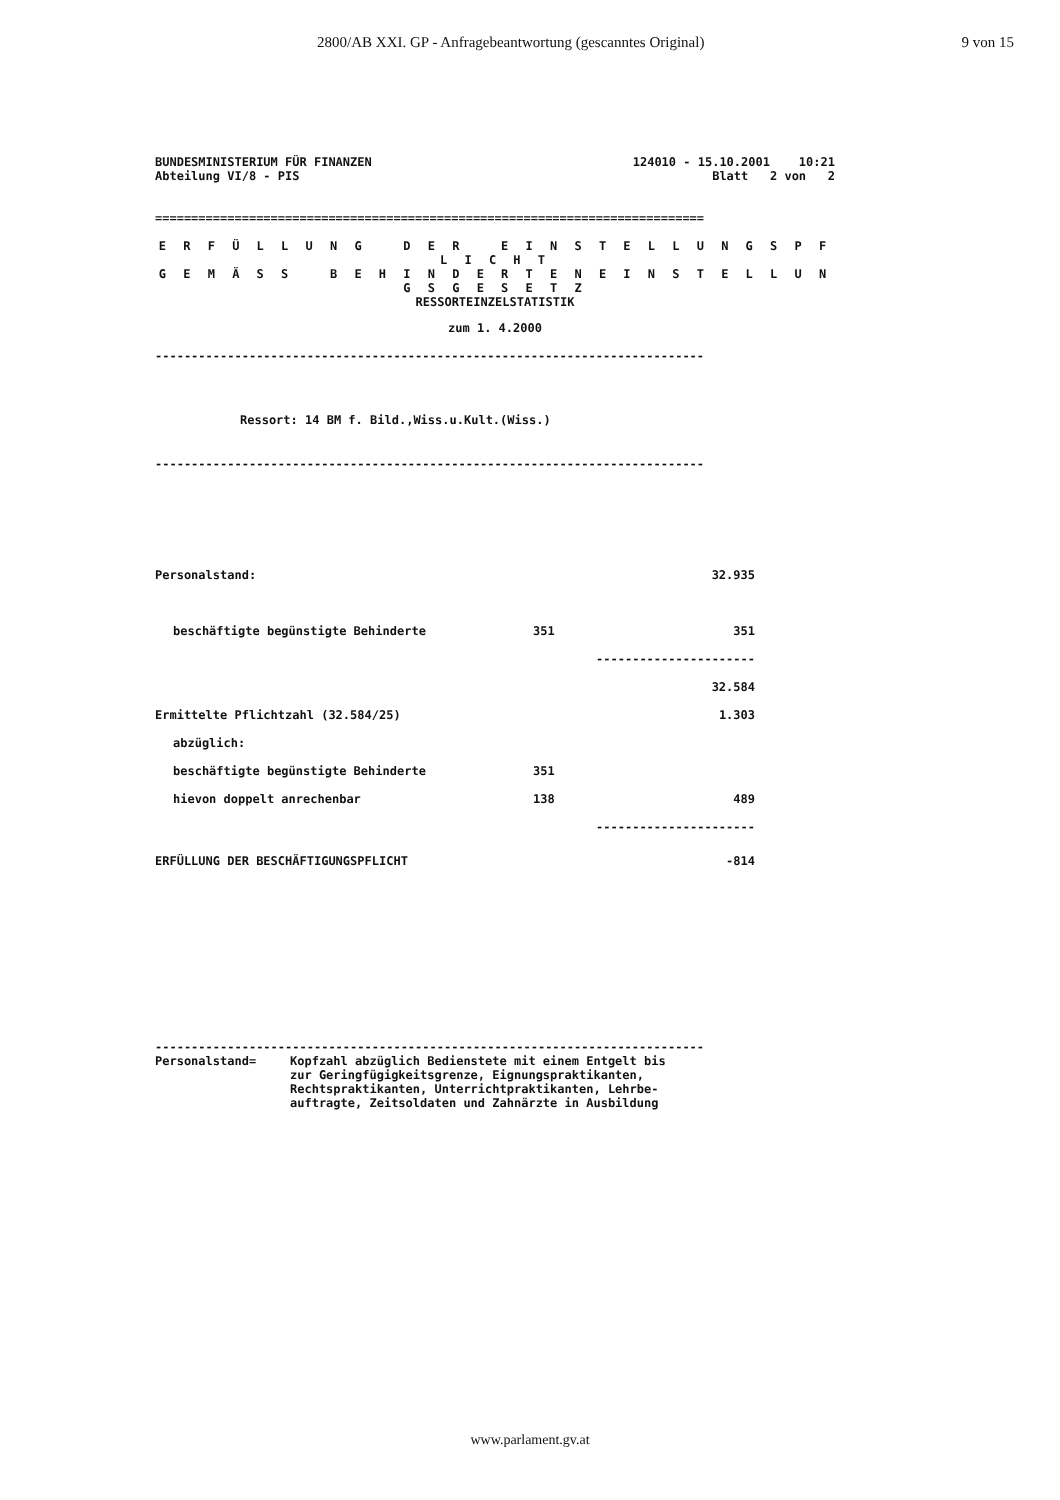2800/AB XXI. GP - Anfragebeantwortung (gescanntes Original)
9 von 15
BUNDESMINISTERIUM FÜR FINANZEN
Abteilung VI/8 - PIS
124010 - 15.10.2001 10:21
Blatt 2 von 2
============================================================================
E R F Ü L L U N G D E R E I N S T E L L U N G S P F L I C H T
G E M Ä S S B E H I N D E R T E N E I N S T E L L U N G S G E S E T Z
RESSORTEINZELSTATISTIK
zum 1. 4.2000
----------------------------------------------------------------------------
Ressort: 14 BM f. Bild.,Wiss.u.Kult.(Wiss.)
----------------------------------------------------------------------------
| Personalstand: | | 32.935 |
| beschäftigte begünstigte Behinderte | 351 | 351 |
| | ---------------------- | |
| | | 32.584 |
| Ermittelte Pflichtzahl (32.584/25) | | 1.303 |
| abzüglich: | | |
| beschäftigte begünstigte Behinderte | 351 | |
| hievon doppelt anrechenbar | 138 | 489 |
| | ---------------------- | |
| ERFÜLLUNG DER BESCHÄFTIGUNGSPFLICHT | | -814 |
----------------------------------------------------------------------------
Personalstand= Kopfzahl abzüglich Bedienstete mit einem Entgelt bis
zur Geringfügigkeitsgrenze, Eignungspraktikanten,
Rechtspraktikanten, Unterrichtpraktikanten, Lehrbe-
auftragte, Zeitsoldaten und Zahnärzte in Ausbildung
www.parlament.gv.at